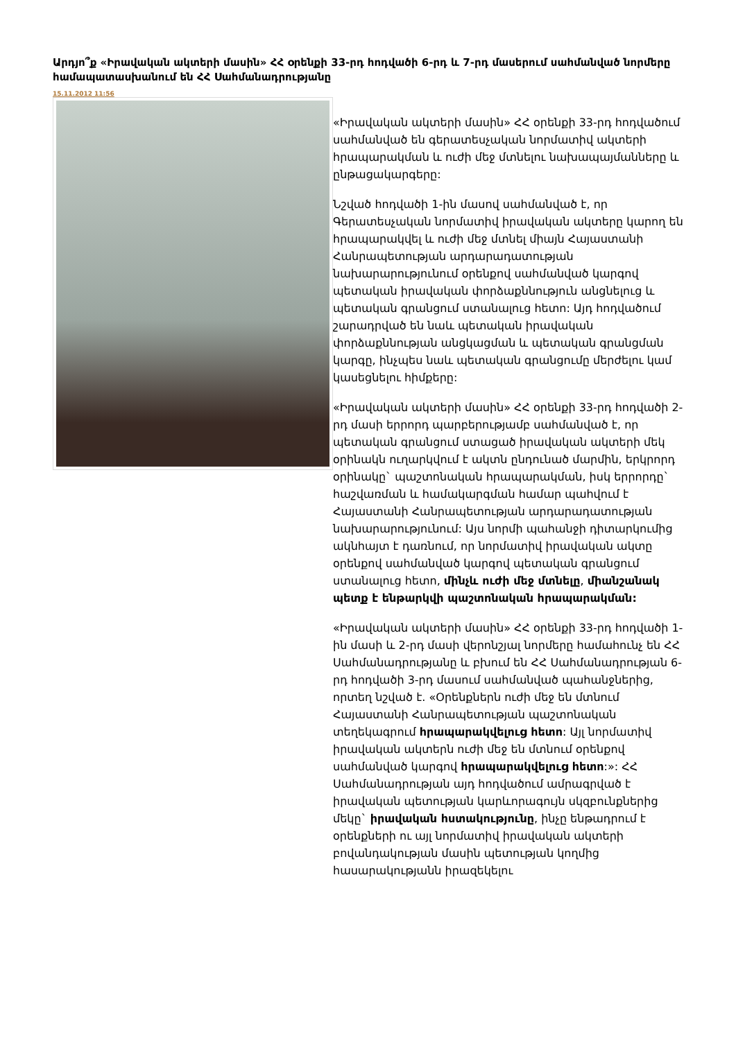Արդյո՞ք «Իրավական ակտերի մասին» ՀՀ օրենքի 33-րդ հոդվածի 6-րդ և 7-րդ մասերում սահմանված նորմերը համապատասխանում են ՀՀ Սահմանադրությանը
15.11.2012 11:56
«Իրավական ակտերի մասին» ՀՀ օրենքի 33-րդ հոդվածում սահմանված են գերատեսչական նորմատիվ ակտերի հրապարակման և ուժի մեջ մտնելու նախապայմանները և ընթացակարգերը:
Նշված հոդվածի 1-ին մասով սահմանված է, որ Գերատեսչական նորմատիվ իրավական ակտերը կարող են հրապարակվել և ուժի մեջ մտնել միայն Հայաստանի Հանրապետության արդարադատության նախարարությունում օրենքով սահմանված կարգով պետական իրավական փորձաքննություն անցնելուց և պետական գրանցում ստանալուց հետո: Այդ հոդվածում շարադրված են նաև պետական իրավական փորձաքննության անցկացման և պետական գրանցման կարգը, ինչպես նաև պետական գրանցումը մերժելու կամ կասեցնելու հիմքերը:
«Իրավական ակտերի մասին» ՀՀ օրենքի 33-րդ հոդվածի 2-րդ մասի երրորդ պարբերությամբ սահմանված է, որ պետական գրանցում ստացած իրավական ակտերի մեկ օրինակն ուղարկվում է ակտն ընդունած մարմին, երկրորդ օրինակը` պաշտոնական հրապարակման, իսկ երրորդը` հաշվառման և համակարգման համար պահվում է Հայաստանի Հանրապետության արդարադատության նախարարությունում: Այս նորմի պահանջի դիտարկումից ակնհայտ է դառնում, որ նորմատիվ իրավական ակտը օրենքով սահմանված կարգով պետական գրանցում ստանալուց հետո, մինչև ուժի մեջ մտնելը, միանշանակ պետք է ենթարկվի պաշտոնական հրապարակման:
«Իրավական ակտերի մասին» ՀՀ օրենքի 33-րդ հոդվածի 1-ին մասի և 2-րդ մասի վերոնշյալ նորմերը համահունչ են ՀՀ Սահմանադրությանը և բխում են ՀՀ Սահմանադրության 6-րդ հոդվածի 3-րդ մասում սահմանված պահանջներից, որտեղ նշված է. «Օրենքներն ուժի մեջ են մտնում Հայաստանի Հանրապետության պաշտոնական տեղեկագրում հրապարակվելուց հետո: Այլ նորմատիվ իրավական ակտերն ուժի մեջ են մտնում օրենքով սահմանված կարգով հրապարակվելուց հետո:»: ՀՀ Սահմանադրության այդ հոդվածում ամրագրված է իրավական պետության կարևորագույն սկզբունքներից մեկը` իրավական հստակությունը, ինչը ենթադրում է օրենքների ու այլ նորմատիվ իրավական ակտերի բովանդակության մասին պետության կողմից հասարակությանն իրազեկելու